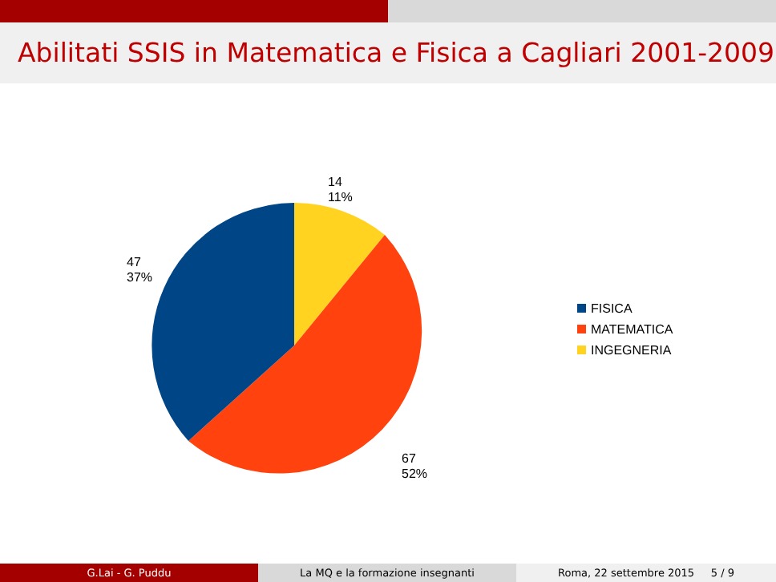Abilitati SSIS in Matematica e Fisica a Cagliari 2001-2009
14
11%
47
37%
67
52%
FISICA
MATEMATICA
INGEGNERIA
G.Lai - G. Puddu La MQ e la formazione insegnanti Roma, 22 settembre 2015 5 / 9